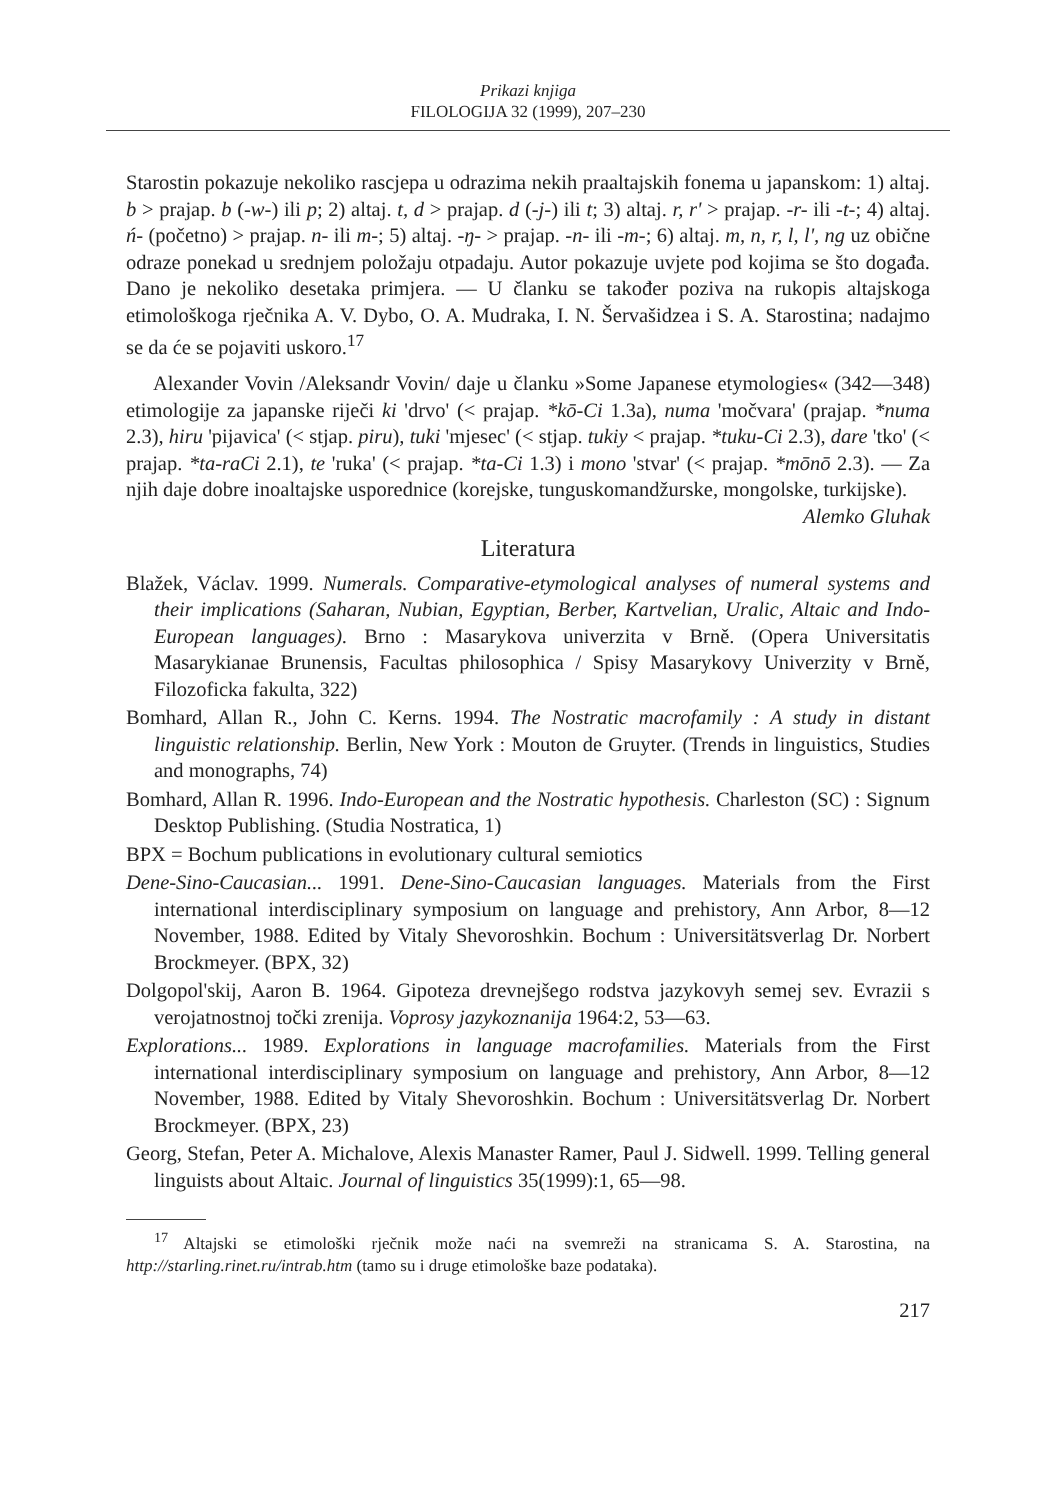Prikazi knjiga
FILOLOGIJA 32 (1999), 207–230
Starostin pokazuje nekoliko rascjepa u odrazima nekih praaltajskih fonema u japanskom: 1) altaj. b > prajap. b (-w-) ili p; 2) altaj. t, d > prajap. d (-j-) ili t; 3) altaj. r, r' > prajap. -r- ili -t-; 4) altaj. ń- (početno) > prajap. n- ili m-; 5) altaj. -ŋ- > prajap. -n- ili -m-; 6) altaj. m, n, r, l, l', ng uz obične odraze ponekad u srednjem položaju otpadaju. Autor pokazuje uvjete pod kojima se što događa. Dano je nekoliko desetaka primjera. — U članku se također poziva na rukopis altajskoga etimološkoga rječnika A. V. Dybo, O. A. Mudraka, I. N. Šervašidzea i S. A. Starostina; nadajmo se da će se pojaviti uskoro.<sup>17</sup>
Alexander Vovin /Aleksandr Vovin/ daje u članku »Some Japanese etymologies« (342—348) etimologije za japanske riječi ki 'drvo' (< prajap. *kō-Ci 1.3a), numa 'močvara' (prajap. *numa 2.3), hiru 'pijavica' (< stjap. piru), tuki 'mjesec' (< stjap. tukiy < prajap. *tuku-Ci 2.3), dare 'tko' (< prajap. *ta-raCi 2.1), te 'ruka' (< prajap. *ta-Ci 1.3) i mono 'stvar' (< prajap. *mōnō 2.3). — Za njih daje dobre inoaltajske usporednice (korejske, tunguskomandžurske, mongolske, turkijske).
Alemko Gluhak
Literatura
Blažek, Václav. 1999. Numerals. Comparative-etymological analyses of numeral systems and their implications (Saharan, Nubian, Egyptian, Berber, Kartvelian, Uralic, Altaic and Indo-European languages). Brno : Masarykova univerzita v Brně. (Opera Universitatis Masarykianae Brunensis, Facultas philosophica / Spisy Masarykovy Univerzity v Brně, Filozoficka fakulta, 322)
Bomhard, Allan R., John C. Kerns. 1994. The Nostratic macrofamily : A study in distant linguistic relationship. Berlin, New York : Mouton de Gruyter. (Trends in linguistics, Studies and monographs, 74)
Bomhard, Allan R. 1996. Indo-European and the Nostratic hypothesis. Charleston (SC) : Signum Desktop Publishing. (Studia Nostratica, 1)
BPX = Bochum publications in evolutionary cultural semiotics
Dene-Sino-Caucasian... 1991. Dene-Sino-Caucasian languages. Materials from the First international interdisciplinary symposium on language and prehistory, Ann Arbor, 8—12 November, 1988. Edited by Vitaly Shevoroshkin. Bochum : Universitätsverlag Dr. Norbert Brockmeyer. (BPX, 32)
Dolgopol'skij, Aaron B. 1964. Gipoteza drevnejšego rodstva jazykovyh semej sev. Evrazii s verojatnostnoj točki zrenija. Voprosy jazykoznanija 1964:2, 53—63.
Explorations... 1989. Explorations in language macrofamilies. Materials from the First international interdisciplinary symposium on language and prehistory, Ann Arbor, 8—12 November, 1988. Edited by Vitaly Shevoroshkin. Bochum : Universitätsverlag Dr. Norbert Brockmeyer. (BPX, 23)
Georg, Stefan, Peter A. Michalove, Alexis Manaster Ramer, Paul J. Sidwell. 1999. Telling general linguists about Altaic. Journal of linguistics 35(1999):1, 65—98.
<sup>17</sup> Altajski se etimološki rječnik može naći na svemreži na stranicama S. A. Starostina, na http://starling.rinet.ru/intrab.htm (tamo su i druge etimološke baze podataka).
217